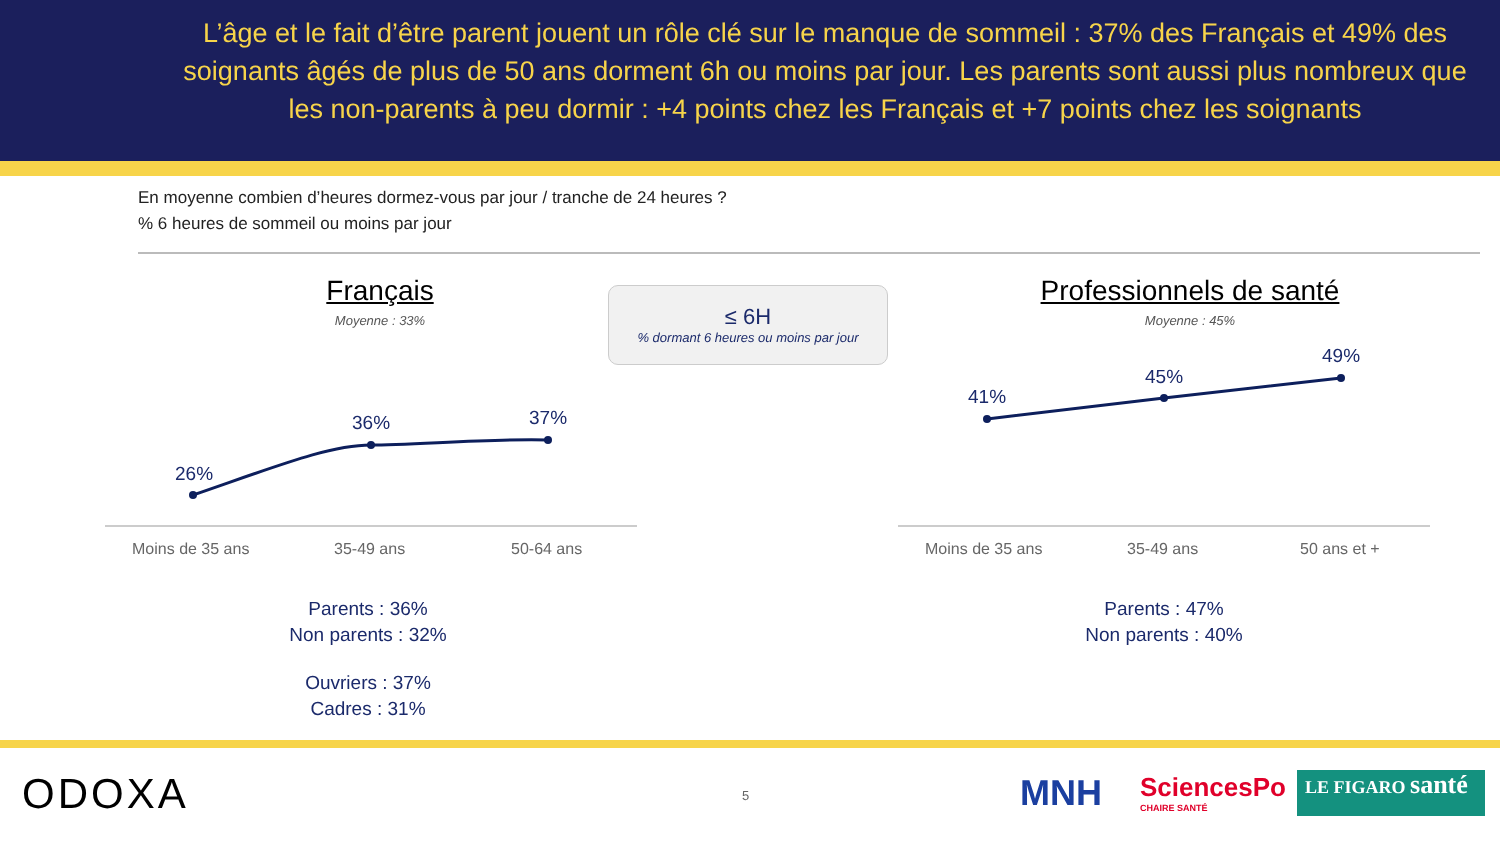L’âge et le fait d’être parent jouent un rôle clé sur le manque de sommeil : 37% des Français et 49% des soignants âgés de plus de 50 ans dorment 6h ou moins par jour. Les parents sont aussi plus nombreux que les non-parents à peu dormir : +4 points chez les Français et +7 points chez les soignants
En moyenne combien d’heures dormez-vous par jour / tranche de 24 heures ?% 6 heures de sommeil ou moins par jour
Français
Moyenne : 33%
≤ 6H
% dormant 6 heures ou moins par jour
Professionnels de santé
Moyenne : 45%
26%
36%
37%
41%
45%
49%
Moins de 35 ans 35-49 ans 50-64 ans Moins de 35 ans 35-49 ans 50 ans et +
Parents : 36%
Non parents : 32%
Ouvriers : 37%
Cadres : 31%
Parents : 47%
Non parents : 40%
ODOXA 5 MNH
SciencesPo
CHAIRE SANTÉ
LE FIGARO santé